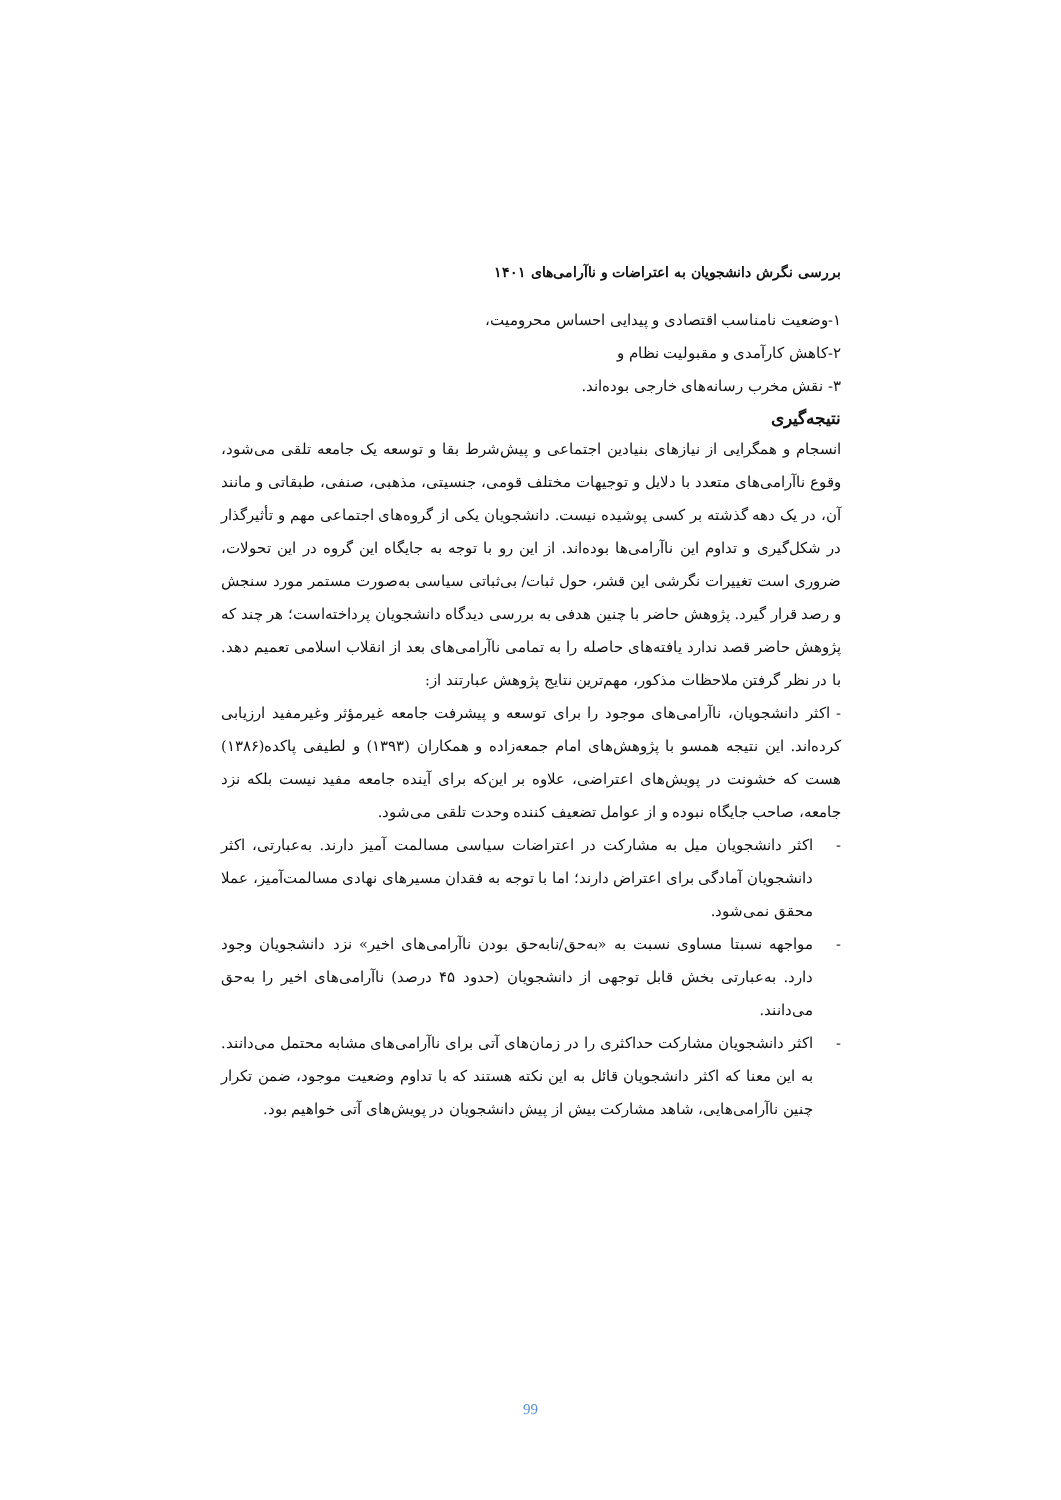بررسی نگرش دانشجویان به اعتراضات و ناآرامی‌های ۱۴۰۱
۱-وضعیت نامناسب اقتصادی و پیدایی احساس محرومیت،
۲-کاهش کارآمدی و مقبولیت نظام و
۳- نقش مخرب رسانه‌های خارجی بوده‌اند.
نتیجه‌گیری
انسجام و همگرایی از نیازهای بنیادین اجتماعی و پیش‌شرط بقا و توسعه یک جامعه تلقی می‌شود، وقوع ناآرامی‌های متعدد با دلایل و توجیهات مختلف قومی، جنسیتی، مذهبی، صنفی، طبقاتی و مانند آن، در یک دهه گذشته بر کسی پوشیده نیست. دانشجویان یکی از گروه‌های اجتماعی مهم و تأثیرگذار در شکل‌گیری و تداوم این ناآرامی‌ها بوده‌اند. از این رو با توجه به جایگاه این گروه در این تحولات، ضروری است تغییرات نگرشی این قشر، حول ثبات/ بی‌ثباتی سیاسی به‌صورت مستمر مورد سنجش و رصد قرار گیرد. پژوهش حاضر با چنین هدفی به بررسی دیدگاه دانشجویان پرداخته‌است؛ هر چند که پژوهش حاضر قصد ندارد یافته‌های حاصله را به تمامی ناآرامی‌های بعد از انقلاب اسلامی تعمیم دهد. با در نظر گرفتن ملاحظات مذکور، مهم‌ترین نتایج پژوهش عبارتند از:
- اکثر دانشجویان، ناآرامی‌های موجود را برای توسعه و پیشرفت جامعه غیرمؤثر وغیرمفید ارزیابی کرده‌اند. این نتیجه همسو با پژوهش‌های امام جمعه‌زاده و همکاران (۱۳۹۳) و لطیفی پاکده(۱۳۸۶) هست که خشونت در پویش‌های اعتراضی، علاوه بر این‌که برای آینده جامعه مفید نیست بلکه نزد جامعه، صاحب جایگاه نبوده و از عوامل تضعیف کننده وحدت تلقی می‌شود.
- اکثر دانشجویان میل به مشارکت در اعتراضات سیاسی مسالمت آمیز دارند. به‌عبارتی، اکثر دانشجویان آمادگی برای اعتراض دارند؛ اما با توجه به فقدان مسیرهای نهادی مسالمت‌آمیز، عملا محقق نمی‌شود.
- مواجهه نسبتا مساوی نسبت به «به‌حق/نابه‌حق بودن ناآرامی‌های اخیر» نزد دانشجویان وجود دارد. به‌عبارتی بخش قابل توجهی از دانشجویان (حدود ۴۵ درصد) ناآرامی‌های اخیر را به‌حق می‌دانند.
- اکثر دانشجویان مشارکت حداکثری را در زمان‌های آتی برای ناآرامی‌های مشابه محتمل می‌دانند. به این معنا که اکثر دانشجویان قائل به این نکته هستند که با تداوم وضعیت موجود، ضمن تکرار چنین ناآرامی‌هایی، شاهد مشارکت بیش از پیش دانشجویان در پویش‌های آتی خواهیم بود.
99